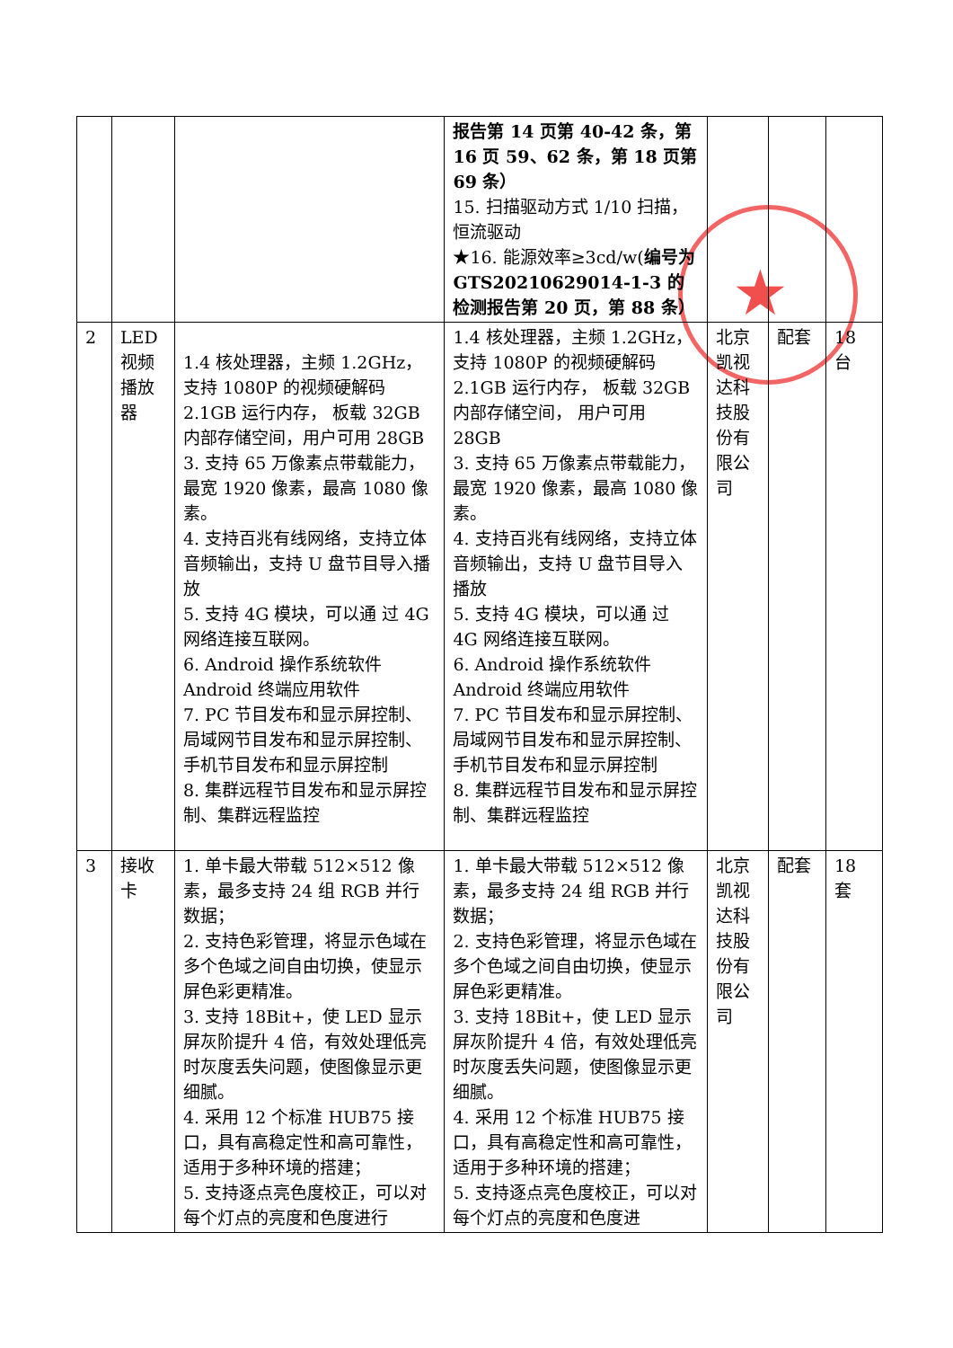★
| | | | 报告第 14 页第 40-42 条，第 16 页 59、62 条，第 18 页第 69 条） 15. 扫描驱动方式 1/10 扫描，恒流驱动 ★16. 能源效率≥3cd/w( 编号为 GTS20210629014-1-3 的检测报告第 20 页，第 88 条） | | | |
| 2 | LED 视频播放器 | 1.4 核处理器，主频 1.2GHz，支持 1080P 的视频硬解码 2.1GB 运行内存， 板载 32GB 内部存储空间，用户可用 28GB 3. 支持 65 万像素点带载能力，最宽 1920 像素，最高 1080 像素。 4. 支持百兆有线网络，支持立体音频输出，支持 U 盘节目导入播放 5. 支持 4G 模块，可以通 过 4G 网络连接互联网。 6. Android 操作系统软件 Android 终端应用软件 7. PC 节目发布和显示屏控制、局域网节目发布和显示屏控制、手机节目发布和显示屏控制 8. 集群远程节目发布和显示屏控制、集群远程监控 | 1.4 核处理器，主频 1.2GHz，支持 1080P 的视频硬解码 2.1GB 运行内存， 板载 32GB 内部存储空间， 用户可用 28GB 3. 支持 65 万像素点带载能力，最宽 1920 像素，最高 1080 像素。 4. 支持百兆有线网络，支持立体音频输出，支持 U 盘节目导入播放 5. 支持 4G 模块，可以通 过 4G 网络连接互联网。 6. Android 操作系统软件 Android 终端应用软件 7. PC 节目发布和显示屏控制、 局域网节目发布和显示屏控制、手机节目发布和显示屏控制 8. 集群远程节目发布和显示屏控制、集群远程监控 | 北京凯视达科技股份有限公司 | 配套 | 18 台 |
| 3 | 接收卡 | 1. 单卡最大带载 512×512 像素，最多支持 24 组 RGB 并行数据； 2. 支持色彩管理，将显示色域在多个色域之间自由切换，使显示屏色彩更精准。 3. 支持 18Bit+，使 LED 显示屏灰阶提升 4 倍，有效处理低亮时灰度丢失问题，使图像显示更细腻。 4. 采用 12 个标准 HUB75 接口，具有高稳定性和高可靠性，适用于多种环境的搭建； 5. 支持逐点亮色度校正，可以对每个灯点的亮度和色度进行 | 1. 单卡最大带载 512×512 像素，最多支持 24 组 RGB 并行数据； 2. 支持色彩管理，将显示色域在多个色域之间自由切换，使显示屏色彩更精准。 3. 支持 18Bit+，使 LED 显示屏灰阶提升 4 倍，有效处理低亮时灰度丢失问题，使图像显示更细腻。 4. 采用 12 个标准 HUB75 接口，具有高稳定性和高可靠性，适用于多种环境的搭建； 5. 支持逐点亮色度校正，可以对每个灯点的亮度和色度进 | 北京凯视达科技股份有限公司 | 配套 | 18 套 |